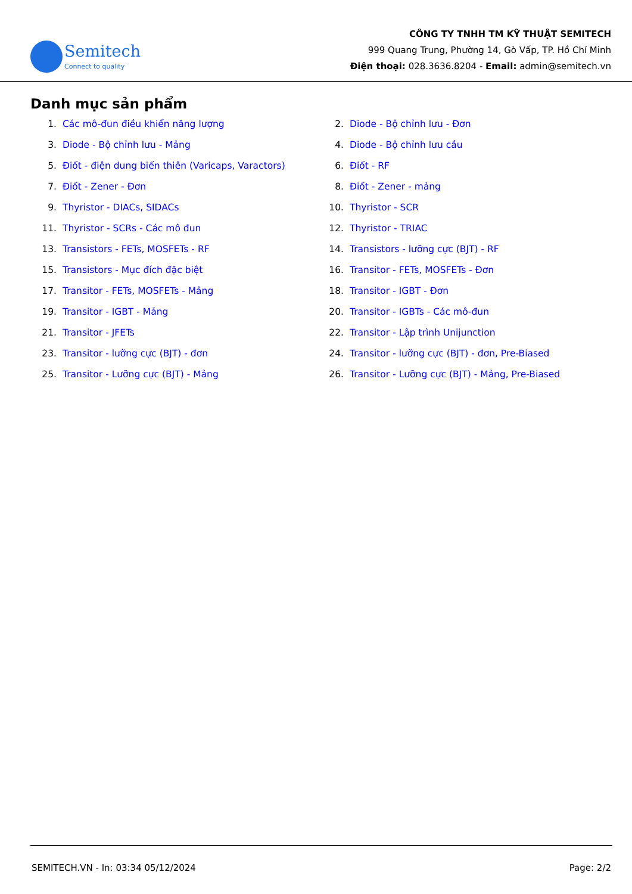Semitech
Connect to quality
CÔNG TY TNHH TM KỸ THUẬT SEMITECH
999 Quang Trung, Phường 14, Gò Vấp, TP. Hồ Chí Minh
Điện thoại: 028.3636.8204 - Email: admin@semitech.vn
Danh mục sản phẩm
1. Các mô-đun điều khiển năng lượng
2. Diode - Bộ chỉnh lưu - Đơn
3. Diode - Bộ chỉnh lưu - Mảng
4. Diode - Bộ chỉnh lưu cầu
5. Điốt - điện dung biến thiên (Varicaps, Varactors)
6. Điốt - RF
7. Điốt - Zener - Đơn
8. Điốt - Zener - mảng
9. Thyristor - DIACs, SIDACs
10. Thyristor - SCR
11. Thyristor - SCRs - Các mô đun
12. Thyristor - TRIAC
13. Transistors - FETs, MOSFETs - RF
14. Transistors - lưỡng cực (BJT) - RF
15. Transistors - Mục đích đặc biệt
16. Transitor - FETs, MOSFETs - Đơn
17. Transitor - FETs, MOSFETs - Mảng
18. Transitor - IGBT - Đơn
19. Transitor - IGBT - Mảng
20. Transitor - IGBTs - Các mô-đun
21. Transitor - JFETs
22. Transitor - Lập trình Unijunction
23. Transitor - lưỡng cực (BJT) - đơn
24. Transitor - lưỡng cực (BJT) - đơn, Pre-Biased
25. Transitor - Lưỡng cực (BJT) - Mảng
26. Transitor - Lưỡng cực (BJT) - Mảng, Pre-Biased
SEMITECH.VN - In: 03:34 05/12/2024 Page: 2/2